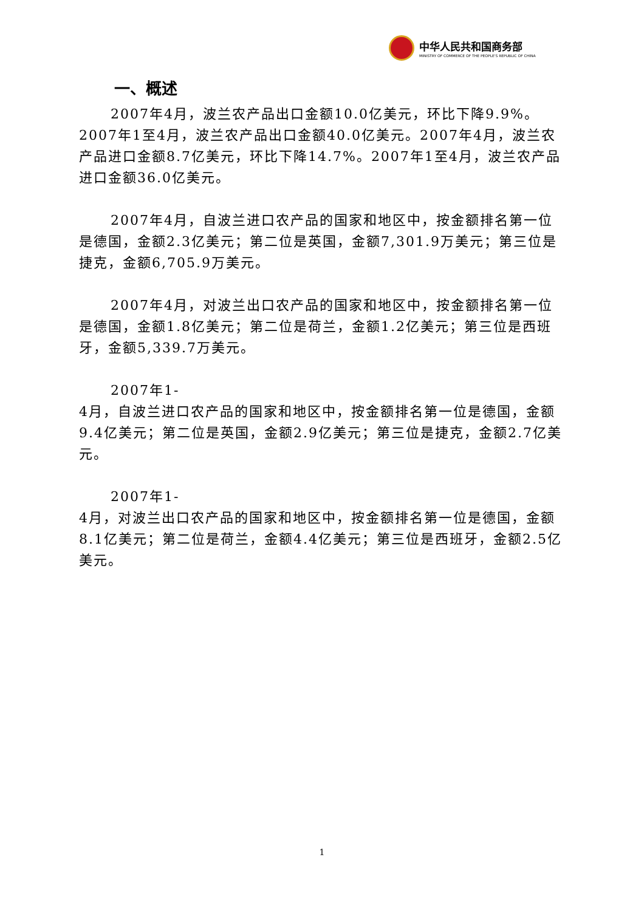中华人民共和国商务部
MINISTRY OF COMMERCE OF THE PEOPLE'S REPUBLIC OF CHINA
一、概述
2007年4月，波兰农产品出口金额10.0亿美元，环比下降9.9%。2007年1至4月，波兰农产品出口金额40.0亿美元。2007年4月，波兰农产品进口金额8.7亿美元，环比下降14.7%。2007年1至4月，波兰农产品进口金额36.0亿美元。
2007年4月，自波兰进口农产品的国家和地区中，按金额排名第一位是德国，金额2.3亿美元；第二位是英国，金额7,301.9万美元；第三位是捷克，金额6,705.9万美元。
2007年4月，对波兰出口农产品的国家和地区中，按金额排名第一位是德国，金额1.8亿美元；第二位是荷兰，金额1.2亿美元；第三位是西班牙，金额5,339.7万美元。
2007年1-
4月，自波兰进口农产品的国家和地区中，按金额排名第一位是德国，金额9.4亿美元；第二位是英国，金额2.9亿美元；第三位是捷克，金额2.7亿美元。
2007年1-
4月，对波兰出口农产品的国家和地区中，按金额排名第一位是德国，金额8.1亿美元；第二位是荷兰，金额4.4亿美元；第三位是西班牙，金额2.5亿美元。
1